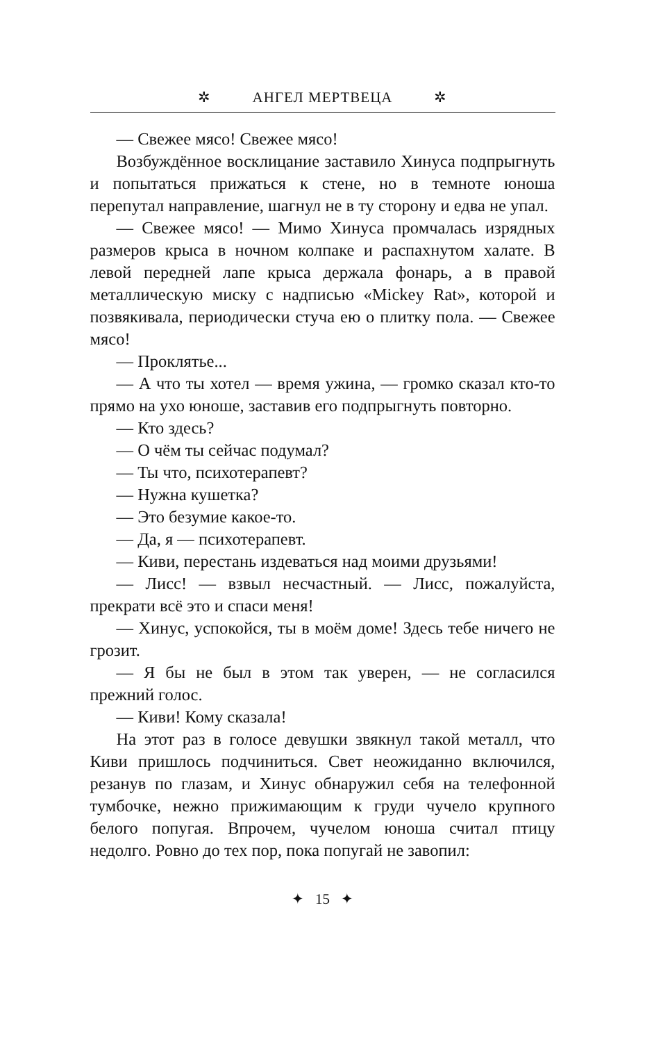✲ АНГЕЛ МЕРТВЕЦА ✲
— Свежее мясо! Свежее мясо!
Возбуждённое восклицание заставило Хинуса подпрыгнуть и попытаться прижаться к стене, но в темноте юноша перепутал направление, шагнул не в ту сторону и едва не упал.
— Свежее мясо! — Мимо Хинуса промчалась изрядных размеров крыса в ночном колпаке и распахнутом халате. В левой передней лапе крыса держала фонарь, а в правой металлическую миску с надписью «Mickey Rat», которой и позвякивала, периодически стуча ею о плитку пола. — Свежее мясо!
— Проклятье...
— А что ты хотел — время ужина, — громко сказал кто-то прямо на ухо юноше, заставив его подпрыгнуть повторно.
— Кто здесь?
— О чём ты сейчас подумал?
— Ты что, психотерапевт?
— Нужна кушетка?
— Это безумие какое-то.
— Да, я — психотерапевт.
— Киви, перестань издеваться над моими друзьями!
— Лисс! — взвыл несчастный. — Лисс, пожалуйста, прекрати всё это и спаси меня!
— Хинус, успокойся, ты в моём доме! Здесь тебе ничего не грозит.
— Я бы не был в этом так уверен, — не согласился прежний голос.
— Киви! Кому сказала!
На этот раз в голосе девушки звякнул такой металл, что Киви пришлось подчиниться. Свет неожиданно включился, резанув по глазам, и Хинус обнаружил себя на телефонной тумбочке, нежно прижимающим к груди чучело крупного белого попугая. Впрочем, чучелом юноша считал птицу недолго. Ровно до тех пор, пока попугай не завопил:
✦ 15 ✦